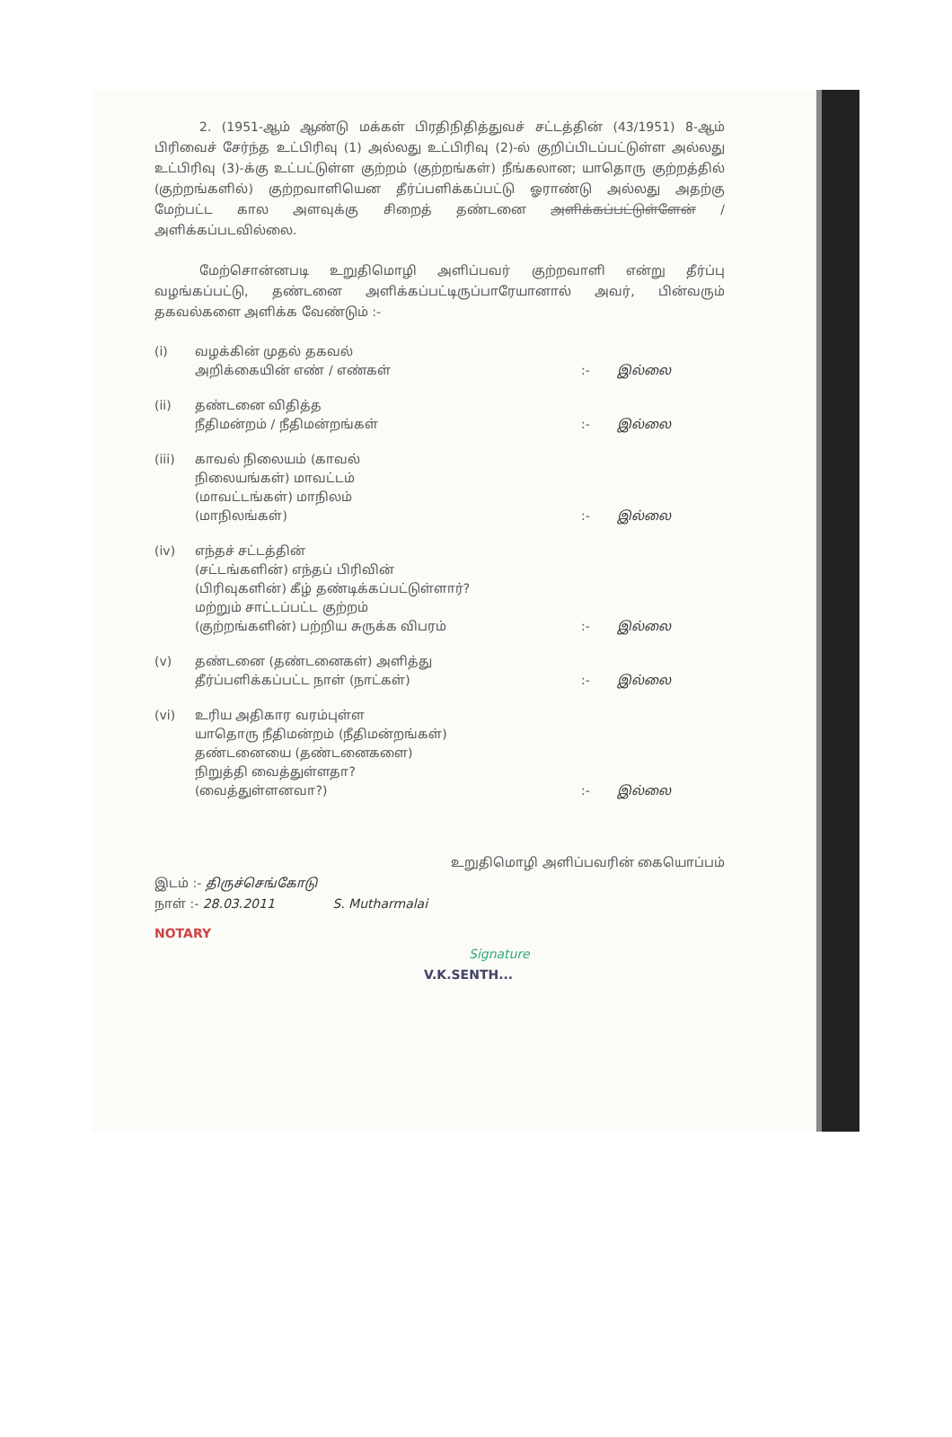2. (1951-ஆம் ஆண்டு மக்கள் பிரதிநிதித்துவச் சட்டத்தின் (43/1951) 8-ஆம் பிரிவைச் சேர்ந்த உட்பிரிவு (1) அல்லது உட்பிரிவு (2)-ல் குறிப்பிடப்பட்டுள்ள அல்லது உட்பிரிவு (3)-க்கு உட்பட்டுள்ள குற்றம் (குற்றங்கள்) நீங்கலான; யாதொரு குற்றத்தில் (குற்றங்களில்) குற்றவாளியென தீர்ப்பளிக்கப்பட்டு ஓராண்டு அல்லது அதற்கு மேற்பட்ட கால அளவுக்கு சிறைத் தண்டனை அளிக்கப்பட்டுள்ளேன் / அளிக்கப்படவில்லை.
மேற்சொன்னபடி உறுதிமொழி அளிப்பவர் குற்றவாளி என்று தீர்ப்பு வழங்கப்பட்டு, தண்டனை அளிக்கப்பட்டிருப்பாரேயானால் அவர், பின்வரும் தகவல்களை அளிக்க வேண்டும் :-
| (i) | வழக்கின் முதல் தகவல் அறிக்கையின் எண் / எண்கள் | :- | இல்லை |
| (ii) | தண்டனை விதித்த நீதிமன்றம் / நீதிமன்றங்கள் | :- | இல்லை |
| (iii) | காவல் நிலையம் (காவல் நிலையங்கள்) மாவட்டம் (மாவட்டங்கள்) மாநிலம் (மாநிலங்கள்) | :- | இல்லை |
| (iv) | எந்தச் சட்டத்தின் (சட்டங்களின்) எந்தப் பிரிவின் (பிரிவுகளின்) கீழ் தண்டிக்கப்பட்டுள்ளார்? மற்றும் சாட்டப்பட்ட குற்றம் (குற்றங்களின்) பற்றிய சுருக்க விபரம் | :- | இல்லை |
| (v) | தண்டனை (தண்டனைகள்) அளித்து தீர்ப்பளிக்கப்பட்ட நாள் (நாட்கள்) | :- | இல்லை |
| (vi) | உரிய அதிகார வரம்புள்ள யாதொரு நீதிமன்றம் (நீதிமன்றங்கள்) தண்டனையை (தண்டனைகளை) நிறுத்தி வைத்துள்ளதா? (வைத்துள்ளனவா?) | :- | இல்லை |
உறுதிமொழி அளிப்பவரின் கையொப்பம்
இடம் :- திருச்செங்கோடு
நாள் :- 28.03.2011 S. Mutharmalai
NOTARY
Signature
V.K.SENTH...